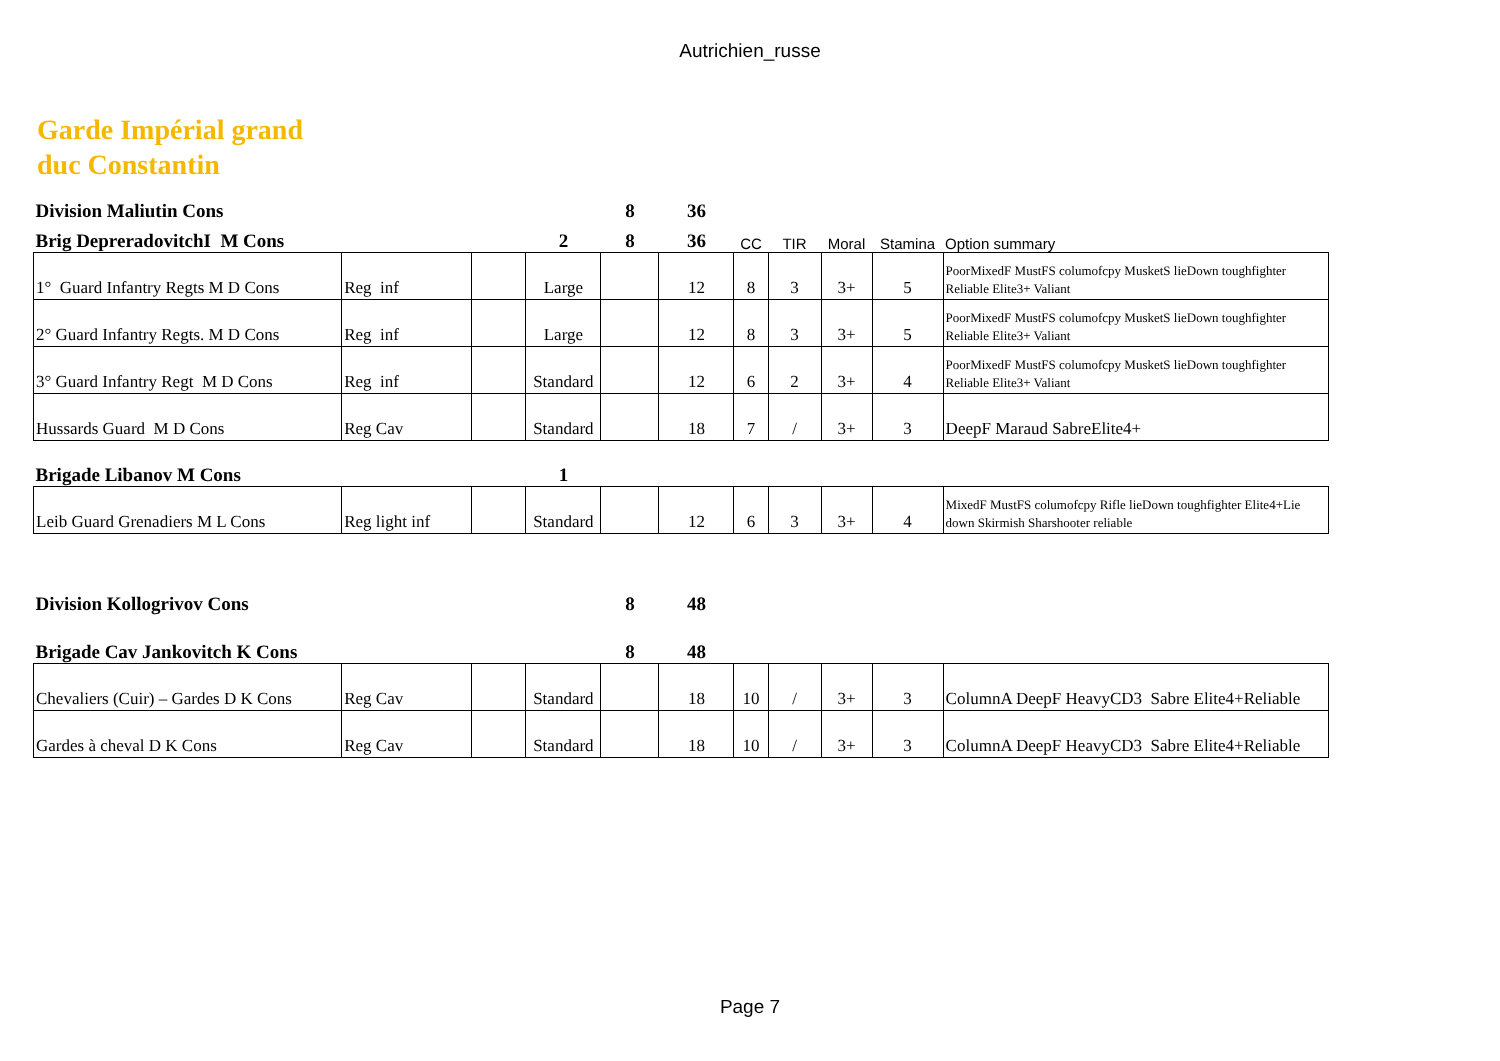Autrichien_russe
Garde Impérial grand
duc Constantin
| Division Maliutin Cons | | | | 8 | 36 | | | | | |
| Brig DepreradovitchI M Cons | | | 2 | 8 | 36 | CC | TIR | Moral | Stamina | Option summary |
| 1° Guard Infantry Regts M D Cons | Reg inf | | Large | | 12 | 8 | 3 | 3+ | 5 | PoorMixedF MustFS columofcpy MusketS lieDown toughfighter Reliable Elite3+ Valiant |
| 2° Guard Infantry Regts. M D Cons | Reg inf | | Large | | 12 | 8 | 3 | 3+ | 5 | PoorMixedF MustFS columofcpy MusketS lieDown toughfighter Reliable Elite3+ Valiant |
| 3° Guard Infantry Regt M D Cons | Reg inf | | Standard | | 12 | 6 | 2 | 3+ | 4 | PoorMixedF MustFS columofcpy MusketS lieDown toughfighter Reliable Elite3+ Valiant |
| Hussards Guard M D Cons | Reg Cav | | Standard | | 18 | 7 | / | 3+ | 3 | DeepF Maraud SabreElite4+ |
| Brigade Libanov M Cons | | | 1 | | | | | | | |
| Leib Guard Grenadiers M L Cons | Reg light inf | | Standard | | 12 | 6 | 3 | 3+ | 4 | MixedF MustFS columofcpy Rifle lieDown toughfighter Elite4+Lie down Skirmish Sharshooter reliable |
| Division Kollogrivov Cons | | | | 8 | 48 | | | | | |
| Brigade Cav Jankovitch K Cons | | | | 8 | 48 | | | | | |
| Chevaliers (Cuir) – Gardes D K Cons | Reg Cav | | Standard | | 18 | 10 | / | 3+ | 3 | ColumnA DeepF HeavyCD3 Sabre Elite4+Reliable |
| Gardes à cheval D K Cons | Reg Cav | | Standard | | 18 | 10 | / | 3+ | 3 | ColumnA DeepF HeavyCD3 Sabre Elite4+Reliable |
Page 7